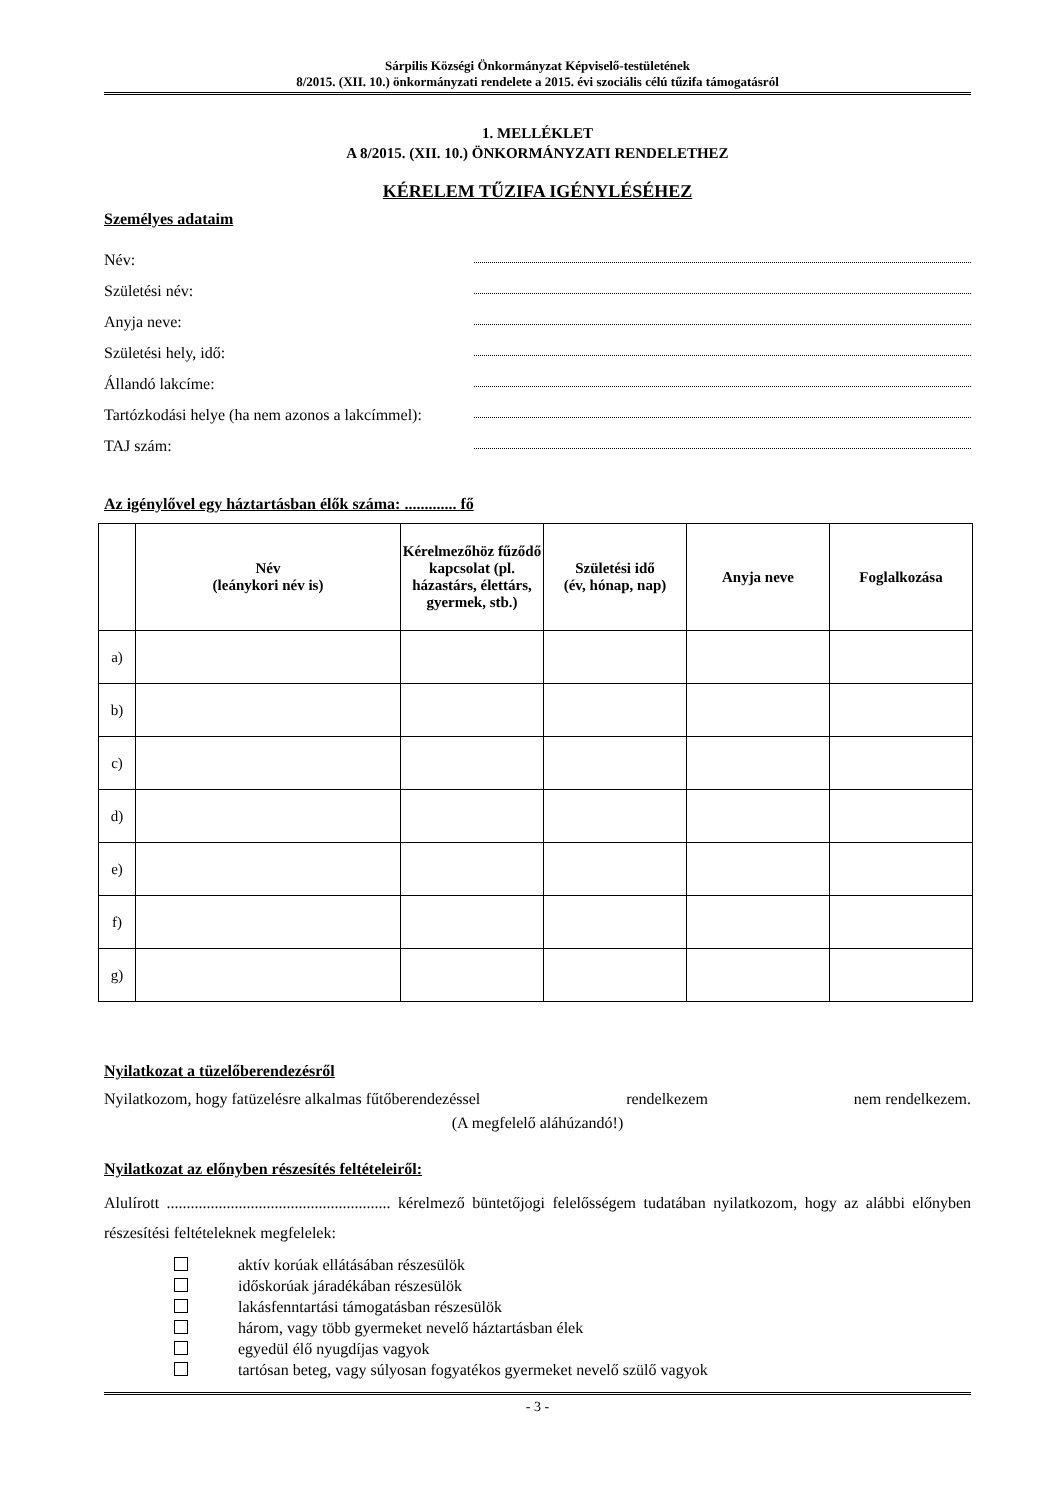Sárpilis Községi Önkormányzat Képviselő-testületének
8/2015. (XII. 10.) önkormányzati rendelete a 2015. évi szociális célú tűzifa támogatásról
1. MELLÉKLET
A 8/2015. (XII. 10.) ÖNKORMÁNYZATI RENDELETHEZ
KÉRELEM TŰZIFA IGÉNYLÉSÉHEZ
Személyes adataim
Név:
Születési név:
Anyja neve:
Születési hely, idő:
Állandó lakcíme:
Tartózkodási helye (ha nem azonos a lakcímmel):
TAJ szám:
Az igénylővel egy háztartásban élők száma: ............. fő
| | Név (leánykori név is) | Kérelmezőhöz fűződő kapcsolat (pl. házastárs, élettárs, gyermek, stb.) | Születési idő (év, hónap, nap) | Anyja neve | Foglalkozása |
| --- | --- | --- | --- | --- | --- |
| a) | | | | | |
| b) | | | | | |
| c) | | | | | |
| d) | | | | | |
| e) | | | | | |
| f) | | | | | |
| g) | | | | | |
Nyilatkozat a tüzelőberendezésről
Nyilatkozom, hogy fatüzelésre alkalmas fűtőberendezéssel rendelkezem nem rendelkezem.
(A megfelelő aláhúzandó!)
Nyilatkozat az előnyben részesítés feltételeiről:
Alulírott ........................................................ kérelmező büntetőjogi felelősségem tudatában nyilatkozom, hogy az alábbi előnyben részesítési feltételeknek megfelelek:
aktív korúak ellátásában részesülök
időskorúak járadékában részesülök
lakásfenntartási támogatásban részesülök
három, vagy több gyermeket nevelő háztartásban élek
egyedül élő nyugdíjas vagyok
tartósan beteg, vagy súlyosan fogyatékos gyermeket nevelő szülő vagyok
- 3 -